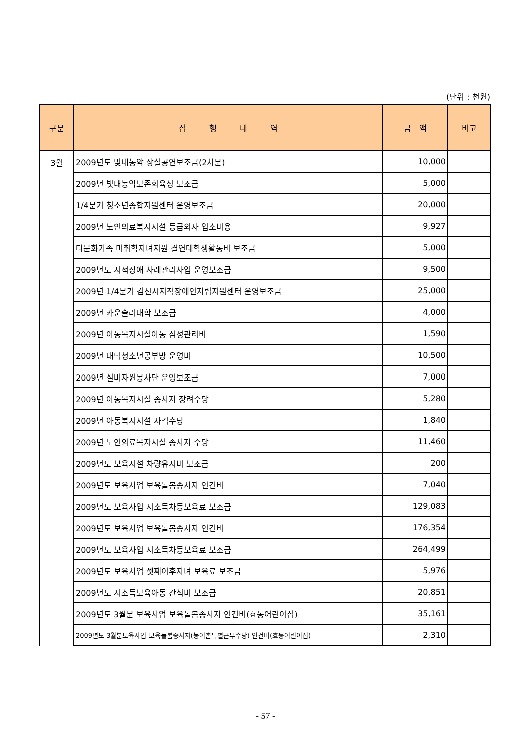(단위 : 천원)
| 구분 | 집 행 내 역 | 금 액 | 비고 |
| --- | --- | --- | --- |
| 3월 | 2009년도 빛내농악 상설공연보조금(2차분) | 10,000 | |
| | 2009년 빛내농악보존회육성 보조금 | 5,000 | |
| | 1/4분기 청소년종합지원센터 운영보조금 | 20,000 | |
| | 2009년 노인의료복지시설 등급외자 입소비용 | 9,927 | |
| | 다문화가족 미취학자녀지원 결연대학생활동비 보조금 | 5,000 | |
| | 2009년도 지적장애 사례관리사업 운영보조금 | 9,500 | |
| | 2009년 1/4분기 김천시지적장애인자립지원센터 운영보조금 | 25,000 | |
| | 2009년 카운슬러대학 보조금 | 4,000 | |
| | 2009년 아동복지시설아동 심성관리비 | 1,590 | |
| | 2009년 대덕청소년공부방 운영비 | 10,500 | |
| | 2009년 실버자원봉사단 운영보조금 | 7,000 | |
| | 2009년 아동복지시설 종사자 장려수당 | 5,280 | |
| | 2009년 아동복지시설 자격수당 | 1,840 | |
| | 2009년 노인의료복지시설 종사자 수당 | 11,460 | |
| | 2009년도 보육시설 차량유지비 보조금 | 200 | |
| | 2009년도 보육사업 보육돌봄종사자 인건비 | 7,040 | |
| | 2009년도 보육사업 저소득차등보육료 보조금 | 129,083 | |
| | 2009년도 보육사업 보육돌봄종사자 인건비 | 176,354 | |
| | 2009년도 보육사업 저소득차등보육료 보조금 | 264,499 | |
| | 2009년도 보육사업 셋째이후자녀 보육료 보조금 | 5,976 | |
| | 2009년도 저소득보육아동 간식비 보조금 | 20,851 | |
| | 2009년도 3월분 보육사업 보육돌봄종사자 인건비(효동어린이집) | 35,161 | |
| | 2009년도 3월분보육사업 보육돌봄종사자(농어촌특별근무수당) 인건비(효동어린이집) | 2,310 | |
- 57 -